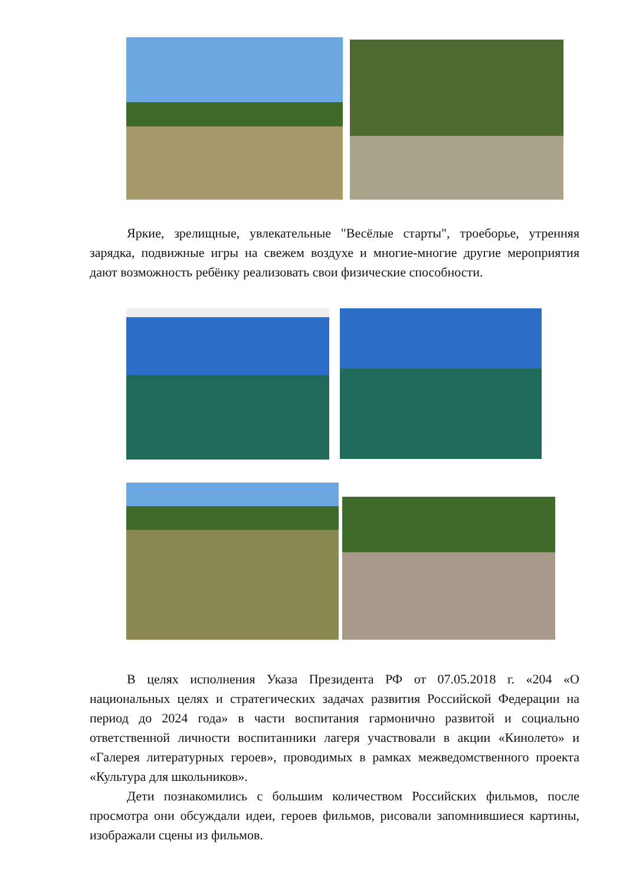Яркие, зрелищные, увлекательные "Весёлые старты", троеборье, утренняя зарядка, подвижные игры на свежем воздухе и многие-многие другие мероприятия дают возможность ребёнку реализовать свои физические способности.
В целях исполнения Указа Президента РФ от 07.05.2018 г. «204 «О национальных целях и стратегических задачах развития Российской Федерации на период до 2024 года» в части воспитания гармонично развитой и социально ответственной личности воспитанники лагеря участвовали в акции «Кинолето» и «Галерея литературных героев», проводимых в рамках межведомственного проекта «Культура для школьников».
Дети познакомились с большим количеством Российских фильмов, после просмотра они обсуждали идеи, героев фильмов, рисовали запомнившиеся картины, изображали сцены из фильмов.